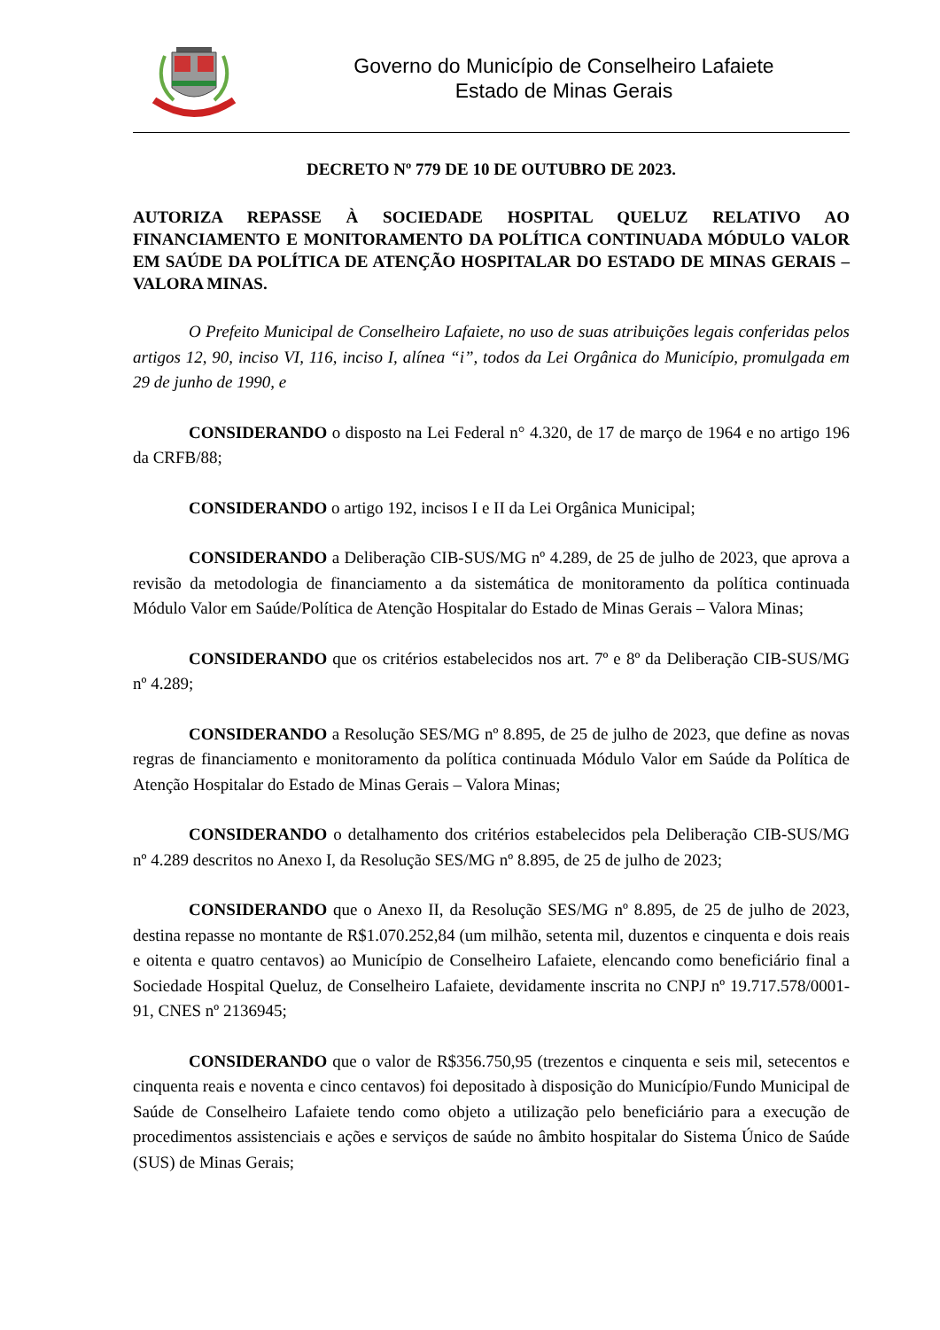Governo do Município de Conselheiro Lafaiete
Estado de Minas Gerais
DECRETO Nº 779 DE 10 DE OUTUBRO DE 2023.
AUTORIZA REPASSE À SOCIEDADE HOSPITAL QUELUZ RELATIVO AO FINANCIAMENTO E MONITORAMENTO DA POLÍTICA CONTINUADA MÓDULO VALOR EM SAÚDE DA POLÍTICA DE ATENÇÃO HOSPITALAR DO ESTADO DE MINAS GERAIS – VALORA MINAS.
O Prefeito Municipal de Conselheiro Lafaiete, no uso de suas atribuições legais conferidas pelos artigos 12, 90, inciso VI, 116, inciso I, alínea “i”, todos da Lei Orgânica do Município, promulgada em 29 de junho de 1990, e
CONSIDERANDO o disposto na Lei Federal n° 4.320, de 17 de março de 1964 e no artigo 196 da CRFB/88;
CONSIDERANDO o artigo 192, incisos I e II da Lei Orgânica Municipal;
CONSIDERANDO a Deliberação CIB-SUS/MG nº 4.289, de 25 de julho de 2023, que aprova a revisão da metodologia de financiamento a da sistemática de monitoramento da política continuada Módulo Valor em Saúde/Política de Atenção Hospitalar do Estado de Minas Gerais – Valora Minas;
CONSIDERANDO que os critérios estabelecidos nos art. 7º e 8º da Deliberação CIB-SUS/MG nº 4.289;
CONSIDERANDO a Resolução SES/MG nº 8.895, de 25 de julho de 2023, que define as novas regras de financiamento e monitoramento da política continuada Módulo Valor em Saúde da Política de Atenção Hospitalar do Estado de Minas Gerais – Valora Minas;
CONSIDERANDO o detalhamento dos critérios estabelecidos pela Deliberação CIB-SUS/MG nº 4.289 descritos no Anexo I, da Resolução SES/MG nº 8.895, de 25 de julho de 2023;
CONSIDERANDO que o Anexo II, da Resolução SES/MG nº 8.895, de 25 de julho de 2023, destina repasse no montante de R$1.070.252,84 (um milhão, setenta mil, duzentos e cinquenta e dois reais e oitenta e quatro centavos) ao Município de Conselheiro Lafaiete, elencando como beneficiário final a Sociedade Hospital Queluz, de Conselheiro Lafaiete, devidamente inscrita no CNPJ nº 19.717.578/0001-91, CNES nº 2136945;
CONSIDERANDO que o valor de R$356.750,95 (trezentos e cinquenta e seis mil, setecentos e cinquenta reais e noventa e cinco centavos) foi depositado à disposição do Município/Fundo Municipal de Saúde de Conselheiro Lafaiete tendo como objeto a utilização pelo beneficiário para a execução de procedimentos assistenciais e ações e serviços de saúde no âmbito hospitalar do Sistema Único de Saúde (SUS) de Minas Gerais;